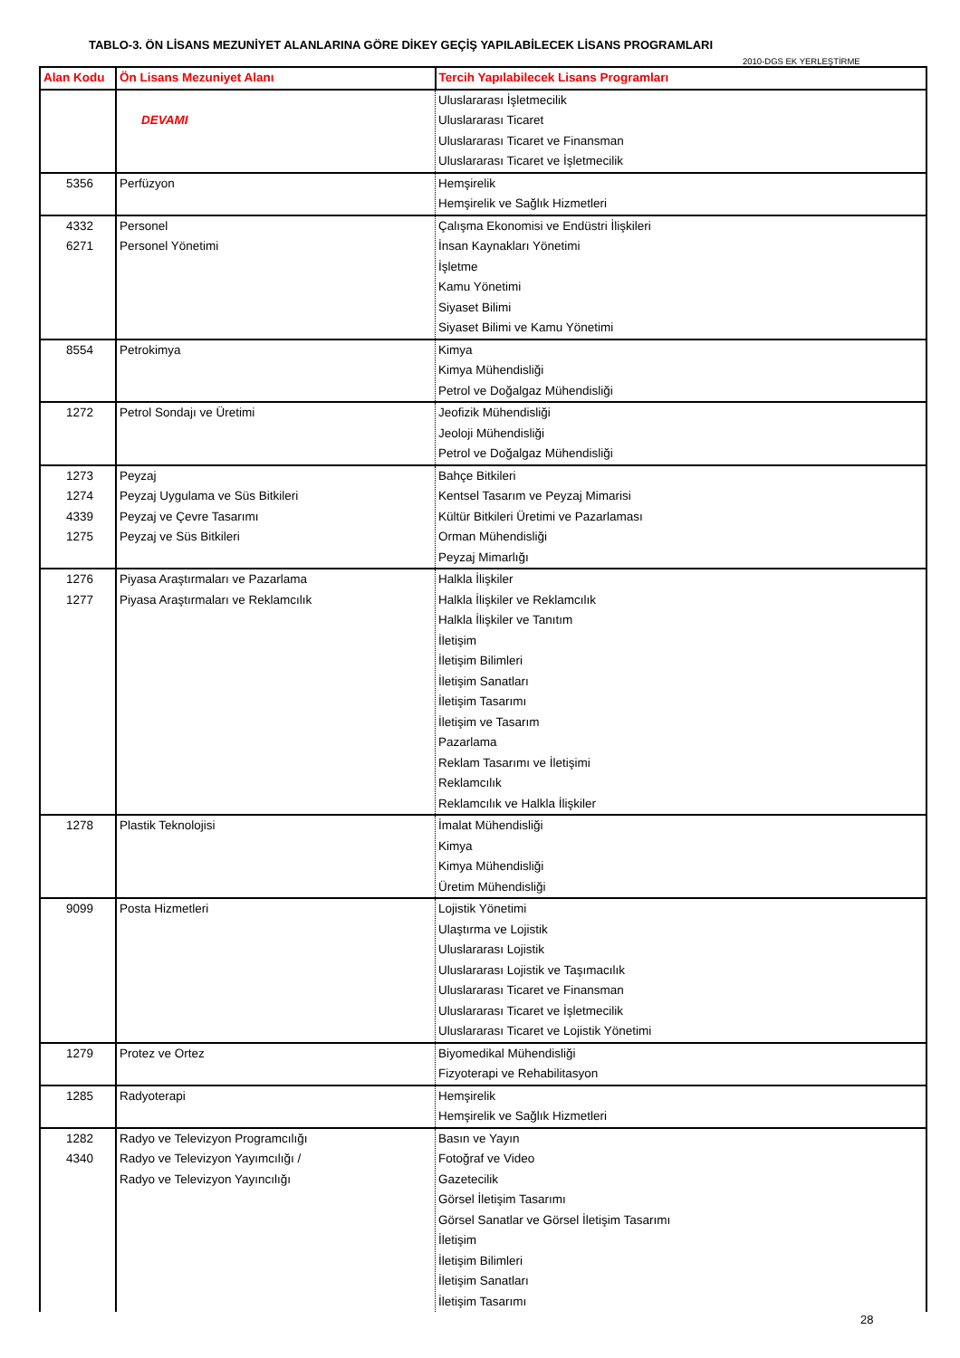TABLO-3. ÖN LİSANS MEZUNİYET ALANLARINA GÖRE DİKEY GEÇİŞ YAPILABİLECEK LİSANS PROGRAMLARI
2010-DGS EK YERLEŞTİRME
| Alan Kodu | Ön Lisans Mezuniyet Alanı | Tercih Yapılabilecek Lisans Programları |
| --- | --- | --- |
| | DEVAMI | Uluslararası İşletmecilik Uluslararası Ticaret Uluslararası Ticaret ve Finansman Uluslararası Ticaret ve İşletmecilik |
| 5356 | Perfüzyon | Hemşirelik Hemşirelik ve Sağlık Hizmetleri |
| 4332 6271 | Personel Personel Yönetimi | Çalışma Ekonomisi ve Endüstri İlişkileri İnsan Kaynakları Yönetimi İşletme Kamu Yönetimi Siyaset Bilimi Siyaset Bilimi ve Kamu Yönetimi |
| 8554 | Petrokimya | Kimya Kimya Mühendisliği Petrol ve Doğalgaz Mühendisliği |
| 1272 | Petrol Sondajı ve Üretimi | Jeofizik Mühendisliği Jeoloji Mühendisliği Petrol ve Doğalgaz Mühendisliği |
| 1273 1274 4339 1275 | Peyzaj Peyzaj Uygulama ve Süs Bitkileri Peyzaj ve Çevre Tasarımı Peyzaj ve Süs Bitkileri | Bahçe Bitkileri Kentsel Tasarım ve Peyzaj Mimarisi Kültür Bitkileri Üretimi ve Pazarlaması Orman Mühendisliği Peyzaj Mimarlığı |
| 1276 1277 | Piyasa Araştırmaları ve Pazarlama Piyasa Araştırmaları ve Reklamcılık | Halkla İlişkiler Halkla İlişkiler ve Reklamcılık Halkla İlişkiler ve Tanıtım İletişim İletişim Bilimleri İletişim Sanatları İletişim Tasarımı İletişim ve Tasarım Pazarlama Reklam Tasarımı ve İletişimi Reklamcılık Reklamcılık ve Halkla İlişkiler |
| 1278 | Plastik Teknolojisi | İmalat Mühendisliği Kimya Kimya Mühendisliği Üretim Mühendisliği |
| 9099 | Posta Hizmetleri | Lojistik Yönetimi Ulaştırma ve Lojistik Uluslararası Lojistik Uluslararası Lojistik ve Taşımacılık Uluslararası Ticaret ve Finansman Uluslararası Ticaret ve İşletmecilik Uluslararası Ticaret ve Lojistik Yönetimi |
| 1279 | Protez ve Ortez | Biyomedikal Mühendisliği Fizyoterapi ve Rehabilitasyon |
| 1285 | Radyoterapi | Hemşirelik Hemşirelik ve Sağlık Hizmetleri |
| 1282 4340 | Radyo ve Televizyon Programcılığı Radyo ve Televizyon Yayımcılığı / Radyo ve Televizyon Yayıncılığı | Basın ve Yayın Fotoğraf ve Video Gazetecilik Görsel İletişim Tasarımı Görsel Sanatlar ve Görsel İletişim Tasarımı İletişim İletişim Bilimleri İletişim Sanatları İletişim Tasarımı |
28